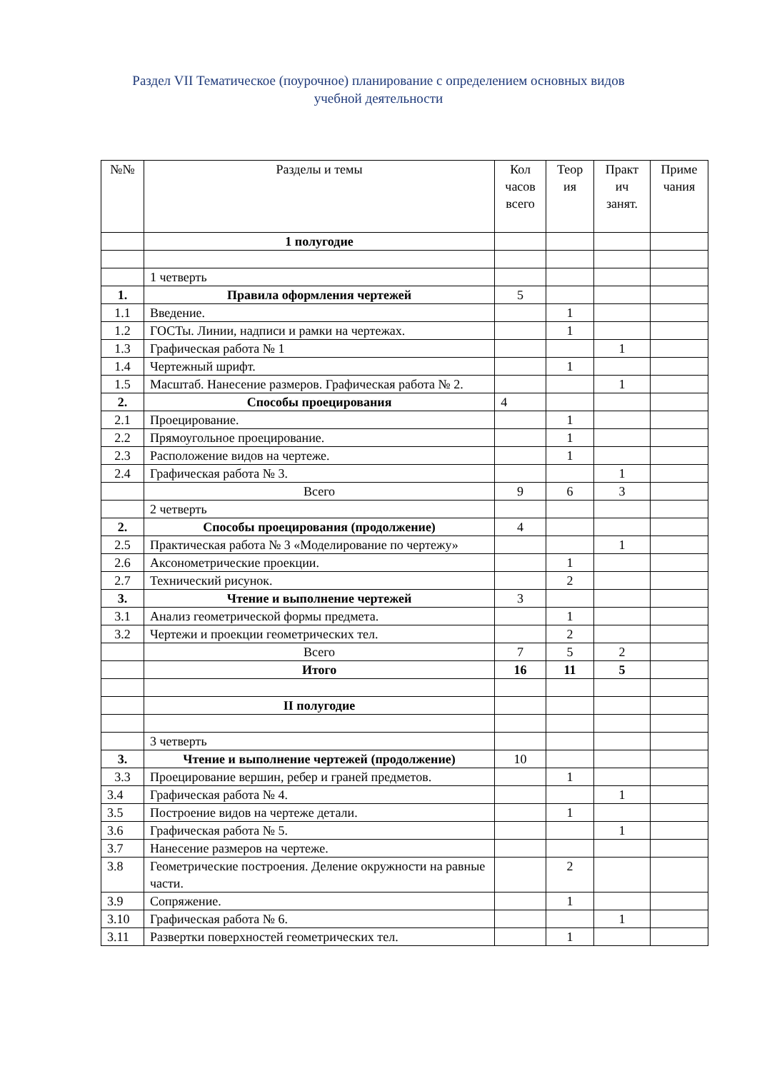Раздел VII Тематическое (поурочное) планирование с определением основных видов
учебной деятельности
| №№ | Разделы и темы | Кол часов всего | Теор ия | Практ ич занят. | Приме чания |
| --- | --- | --- | --- | --- | --- |
| | 1 полугодие | | | | |
| | 1 четверть | | | | |
| 1. | Правила оформления чертежей | 5 | | | |
| 1.1 | Введение. | | 1 | | |
| 1.2 | ГОСТы. Линии, надписи и рамки на чертежах. | | 1 | | |
| 1.3 | Графическая работа № 1 | | | 1 | |
| 1.4 | Чертежный шрифт. | | 1 | | |
| 1.5 | Масштаб. Нанесение размеров. Графическая работа № 2. | | | 1 | |
| 2. | Способы проецирования | 4 | | | |
| 2.1 | Проецирование. | | 1 | | |
| 2.2 | Прямоугольное проецирование. | | 1 | | |
| 2.3 | Расположение видов на чертеже. | | 1 | | |
| 2.4 | Графическая работа № 3. | | | 1 | |
| | Всего | 9 | 6 | 3 | |
| | 2 четверть | | | | |
| 2. | Способы проецирования (продолжение) | 4 | | | |
| 2.5 | Практическая работа № 3 «Моделирование по чертежу» | | | 1 | |
| 2.6 | Аксонометрические проекции. | | 1 | | |
| 2.7 | Технический рисунок. | | 2 | | |
| 3. | Чтение и выполнение чертежей | 3 | | | |
| 3.1 | Анализ геометрической формы предмета. | | 1 | | |
| 3.2 | Чертежи и проекции геометрических тел. | | 2 | | |
| | Всего | 7 | 5 | 2 | |
| | Итого | 16 | 11 | 5 | |
| | II полугодие | | | | |
| | 3 четверть | | | | |
| 3. | Чтение и выполнение чертежей (продолжение) | 10 | | | |
| 3.3 | Проецирование вершин, ребер и граней предметов. | | 1 | | |
| 3.4 | Графическая работа № 4. | | | 1 | |
| 3.5 | Построение видов на чертеже детали. | | 1 | | |
| 3.6 | Графическая работа № 5. | | | 1 | |
| 3.7 | Нанесение размеров на чертеже. | | | | |
| 3.8 | Геометрические построения. Деление окружности на равные части. | | 2 | | |
| 3.9 | Сопряжение. | | 1 | | |
| 3.10 | Графическая работа № 6. | | | 1 | |
| 3.11 | Развертки поверхностей геометрических тел. | | 1 | | |